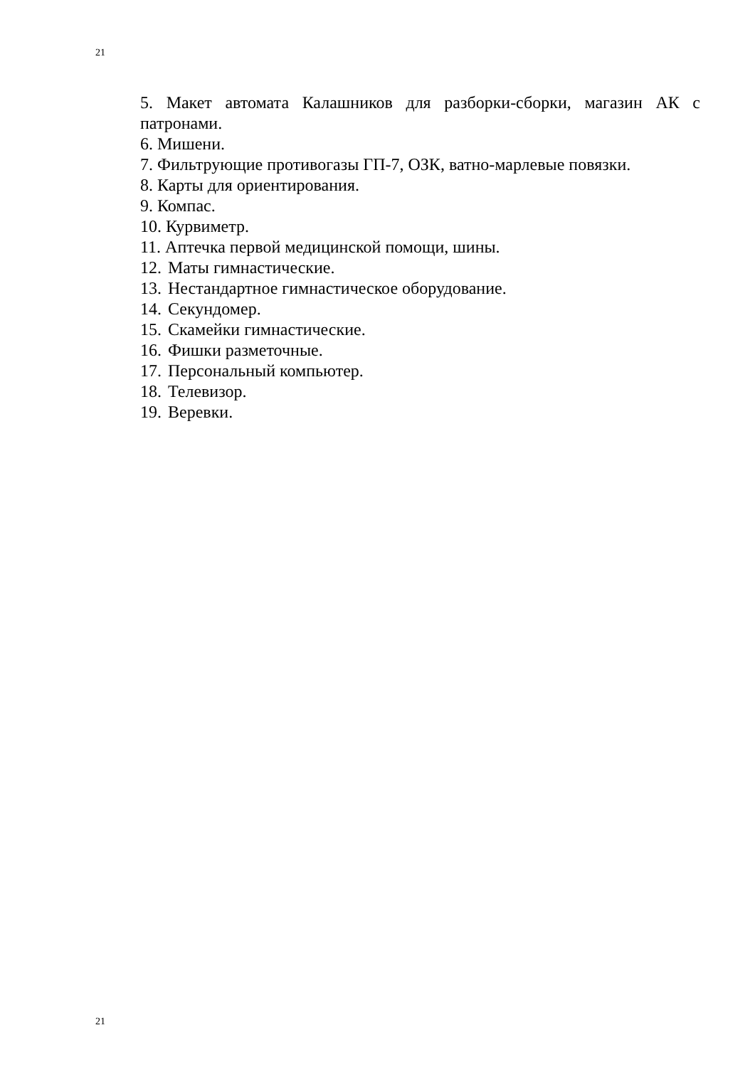21
5. Макет автомата Калашников для разборки-сборки, магазин АК с патронами.
6. Мишени.
7. Фильтрующие противогазы ГП-7, ОЗК, ватно-марлевые повязки.
8. Карты для ориентирования.
9. Компас.
10. Курвиметр.
11. Аптечка первой медицинской помощи, шины.
12. Маты гимнастические.
13. Нестандартное гимнастическое оборудование.
14. Секундомер.
15. Скамейки гимнастические.
16. Фишки разметочные.
17. Персональный компьютер.
18. Телевизор.
19. Веревки.
21